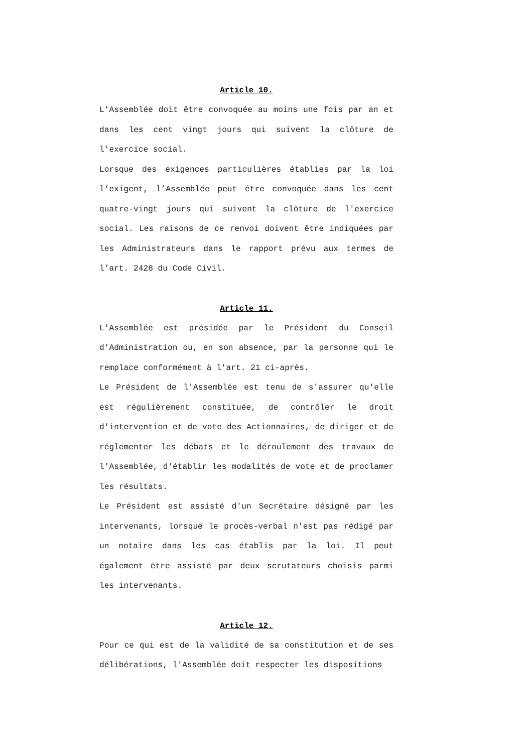Article 10.
L'Assemblée doit être convoquée au moins une fois par an et dans les cent vingt jours qui suivent la clôture de l'exercice social.
Lorsque des exigences particulières établies par la loi l'exigent, l’Assemblée peut être convoquée dans les cent quatre-vingt jours qui suivent la clôture de l'exercice social. Les raisons de ce renvoi doivent être indiquées par les Administrateurs dans le rapport prévu aux termes de l’art. 2428 du Code Civil.
Article 11.
L'Assemblée est présidée par le Président du Conseil d'Administration ou, en son absence, par la personne qui le remplace conformément à l'art. 21 ci-après.
Le Président de l'Assemblée est tenu de s'assurer qu'elle est régulièrement constituée, de contrôler le droit d'intervention et de vote des Actionnaires, de diriger et de réglementer les débats et le déroulement des travaux de l'Assemblée, d'établir les modalités de vote et de proclamer les résultats.
Le Président est assisté d'un Secrétaire désigné par les intervenants, lorsque le procès-verbal n'est pas rédigé par un notaire dans les cas établis par la loi. Il peut également être assisté par deux scrutateurs choisis parmi les intervenants.
Article 12.
Pour ce qui est de la validité de sa constitution et de ses délibérations, l'Assemblée doit respecter les dispositions